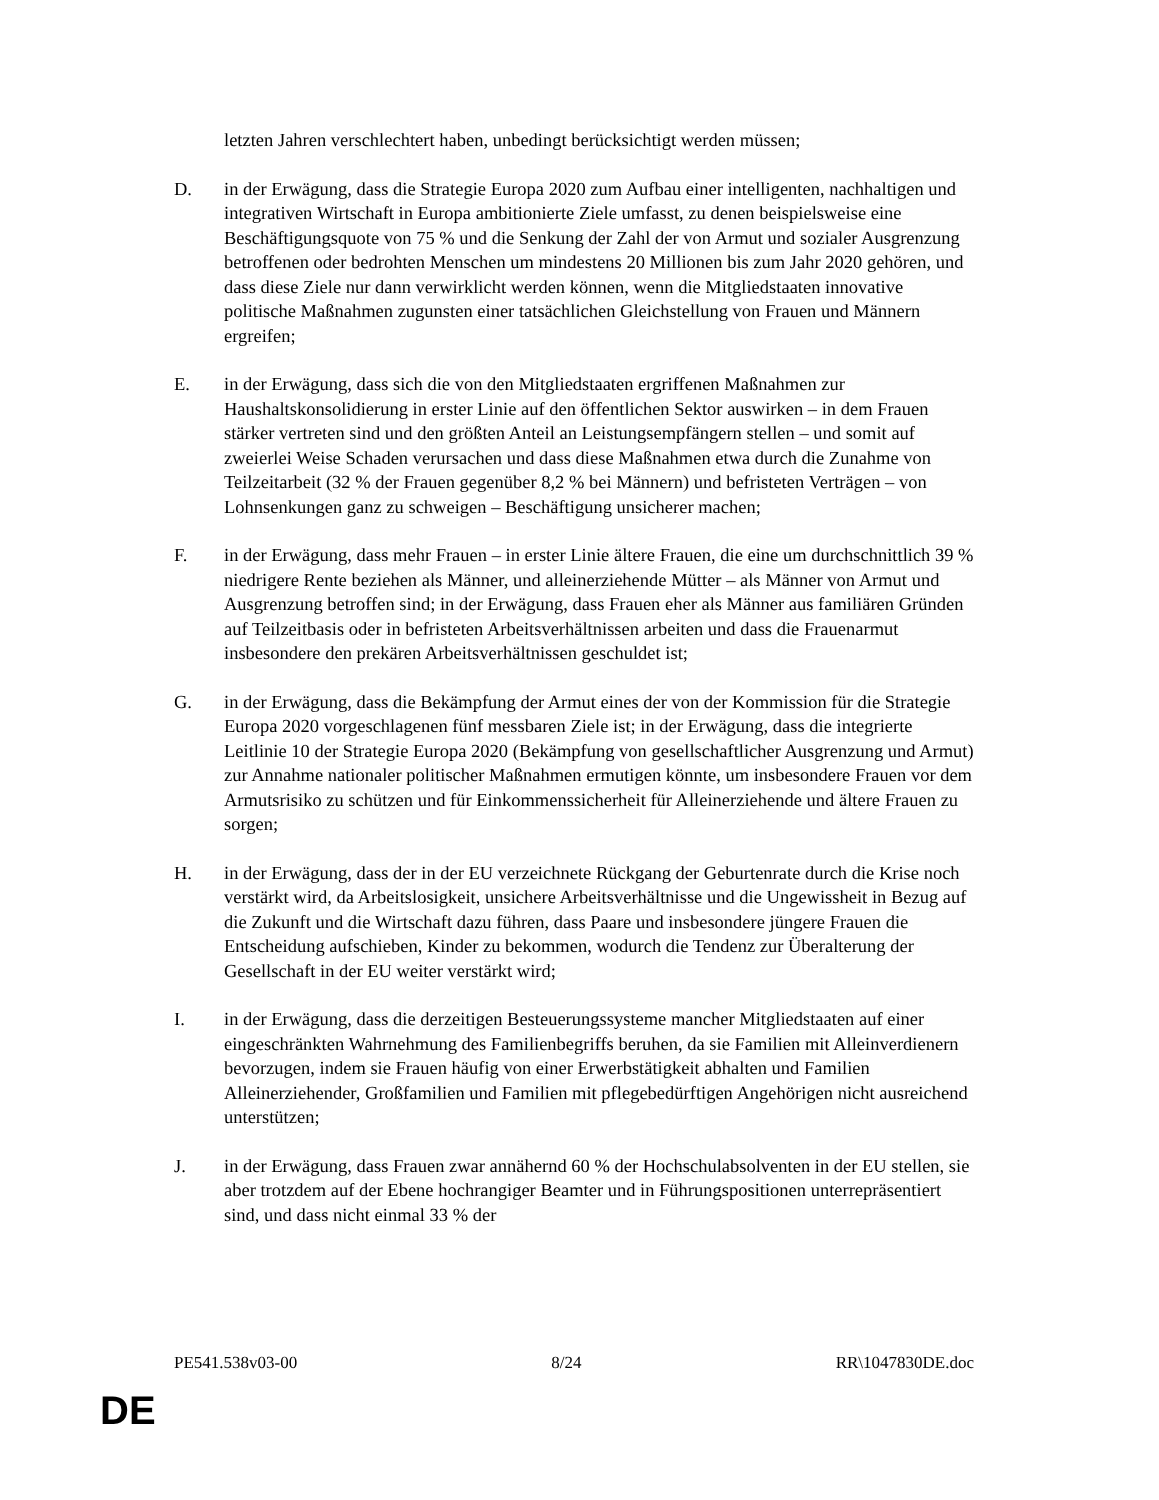letzten Jahren verschlechtert haben, unbedingt berücksichtigt werden müssen;
D. in der Erwägung, dass die Strategie Europa 2020 zum Aufbau einer intelligenten, nachhaltigen und integrativen Wirtschaft in Europa ambitionierte Ziele umfasst, zu denen beispielsweise eine Beschäftigungsquote von 75 % und die Senkung der Zahl der von Armut und sozialer Ausgrenzung betroffenen oder bedrohten Menschen um mindestens 20 Millionen bis zum Jahr 2020 gehören, und dass diese Ziele nur dann verwirklicht werden können, wenn die Mitgliedstaaten innovative politische Maßnahmen zugunsten einer tatsächlichen Gleichstellung von Frauen und Männern ergreifen;
E. in der Erwägung, dass sich die von den Mitgliedstaaten ergriffenen Maßnahmen zur Haushaltskonsolidierung in erster Linie auf den öffentlichen Sektor auswirken – in dem Frauen stärker vertreten sind und den größten Anteil an Leistungsempfängern stellen – und somit auf zweierlei Weise Schaden verursachen und dass diese Maßnahmen etwa durch die Zunahme von Teilzeitarbeit (32 % der Frauen gegenüber 8,2 % bei Männern) und befristeten Verträgen – von Lohnsenkungen ganz zu schweigen – Beschäftigung unsicherer machen;
F. in der Erwägung, dass mehr Frauen – in erster Linie ältere Frauen, die eine um durchschnittlich 39 % niedrigere Rente beziehen als Männer, und alleinerziehende Mütter – als Männer von Armut und Ausgrenzung betroffen sind; in der Erwägung, dass Frauen eher als Männer aus familiären Gründen auf Teilzeitbasis oder in befristeten Arbeitsverhältnissen arbeiten und dass die Frauenarmut insbesondere den prekären Arbeitsverhältnissen geschuldet ist;
G. in der Erwägung, dass die Bekämpfung der Armut eines der von der Kommission für die Strategie Europa 2020 vorgeschlagenen fünf messbaren Ziele ist; in der Erwägung, dass die integrierte Leitlinie 10 der Strategie Europa 2020 (Bekämpfung von gesellschaftlicher Ausgrenzung und Armut) zur Annahme nationaler politischer Maßnahmen ermutigen könnte, um insbesondere Frauen vor dem Armutsrisiko zu schützen und für Einkommenssicherheit für Alleinerziehende und ältere Frauen zu sorgen;
H. in der Erwägung, dass der in der EU verzeichnete Rückgang der Geburtenrate durch die Krise noch verstärkt wird, da Arbeitslosigkeit, unsichere Arbeitsverhältnisse und die Ungewissheit in Bezug auf die Zukunft und die Wirtschaft dazu führen, dass Paare und insbesondere jüngere Frauen die Entscheidung aufschieben, Kinder zu bekommen, wodurch die Tendenz zur Überalterung der Gesellschaft in der EU weiter verstärkt wird;
I. in der Erwägung, dass die derzeitigen Besteuerungssysteme mancher Mitgliedstaaten auf einer eingeschränkten Wahrnehmung des Familienbegriffs beruhen, da sie Familien mit Alleinverdienern bevorzugen, indem sie Frauen häufig von einer Erwerbstätigkeit abhalten und Familien Alleinerziehender, Großfamilien und Familien mit pflegebedürftigen Angehörigen nicht ausreichend unterstützen;
J. in der Erwägung, dass Frauen zwar annähernd 60 % der Hochschulabsolventen in der EU stellen, sie aber trotzdem auf der Ebene hochrangiger Beamter und in Führungspositionen unterrepräsentiert sind, und dass nicht einmal 33 % der
PE541.538v03-00 8/24 RR\1047830DE.doc
DE